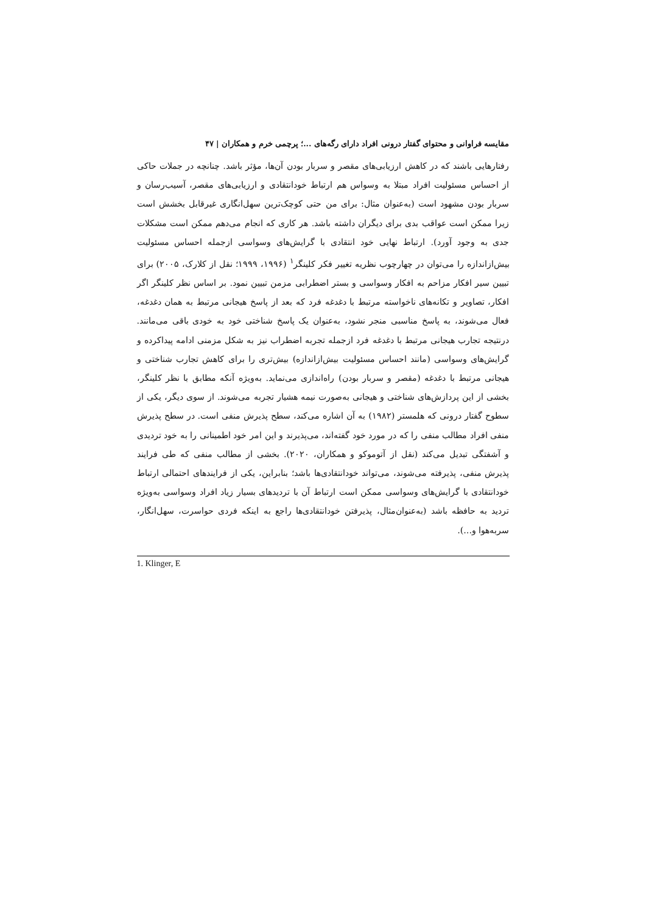مقایسه فراوانی و محتوای گفتار درونی افراد دارای رگه‌های ...؛ پرچمی خرم و همکاران | ۴۷
رفتارهایی باشند که در کاهش ارزیابی‌های مقصر و سربار بودن آن‌ها، مؤثر باشد. چنانچه در جملات حاکی از احساس مسئولیت افراد مبتلا به وسواس هم ارتباط خودانتقادی و ارزیابی‌های مقصر، آسیب‌رسان و سربار بودن مشهود است (به‌عنوان مثال: برای من حتی کوچک‌ترین سهل‌انگاری غیرقابل بخشش است زیرا ممکن است عواقب بدی برای دیگران داشته باشد. هر کاری که انجام می‌دهم ممکن است مشکلات جدی به وجود آورد). ارتباط نهایی خود انتقادی با گرایش‌های وسواسی ازجمله احساس مسئولیت بیش‌ازاندازه را می‌توان در چهارچوب نظریه تغییر فکر کلینگر<sup>۱</sup> (۱۹۹۶، ۱۹۹۹؛ نقل از کلارک، ۲۰۰۵) برای تبیین سیر افکار مزاحم به افکار وسواسی و بستر اضطرابی مزمن تبیین نمود. بر اساس نظر کلینگر اگر افکار، تصاویر و تکانه‌های ناخواسته مرتبط با دغدغه فرد که بعد از پاسخ هیجانی مرتبط به همان دغدغه، فعال می‌شوند، به پاسخ مناسبی منجر نشود، به‌عنوان یک پاسخ شناختی خود به خودی باقی می‌مانند. درنتیجه تجارب هیجانی مرتبط با دغدغه فرد ازجمله تجربه اضطراب نیز به شکل مزمنی ادامه پیداکرده و گرایش‌های وسواسی (مانند احساس مسئولیت بیش‌ازاندازه) بیش‌تری را برای کاهش تجارب شناختی و هیجانی مرتبط با دغدغه (مقصر و سربار بودن) راه‌اندازی می‌نماید. به‌ویژه آنکه مطابق با نظر کلینگر، بخشی از این پردازش‌های شناختی و هیجانی به‌صورت نیمه هشیار تجربه می‌شوند. از سوی دیگر، یکی از سطوح گفتار درونی که هلمستر (۱۹۸۲) به آن اشاره می‌کند، سطح پذیرش منفی است. در سطح پذیرش منفی افراد مطالب منفی را که در مورد خود گفته‌اند، می‌پذیرند و این امر خود اطمینانی را به خود تردیدی و آشفتگی تبدیل می‌کند (نقل از آتوموکو و همکاران، ۲۰۲۰). بخشی از مطالب منفی که طی فرایند پذیرش منفی، پذیرفته می‌شوند، می‌تواند خودانتقادی‌ها باشد؛ بنابراین، یکی از فرایندهای احتمالی ارتباط خودانتقادی با گرایش‌های وسواسی ممکن است ارتباط آن با تردیدهای بسیار زیاد افراد وسواسی به‌ویژه تردید به حافظه باشد (به‌عنوان‌مثال، پذیرفتن خودانتقادی‌ها راجع به اینکه فردی حواسرت، سهل‌انگار، سربه‌هوا و...).
1. Klinger, E